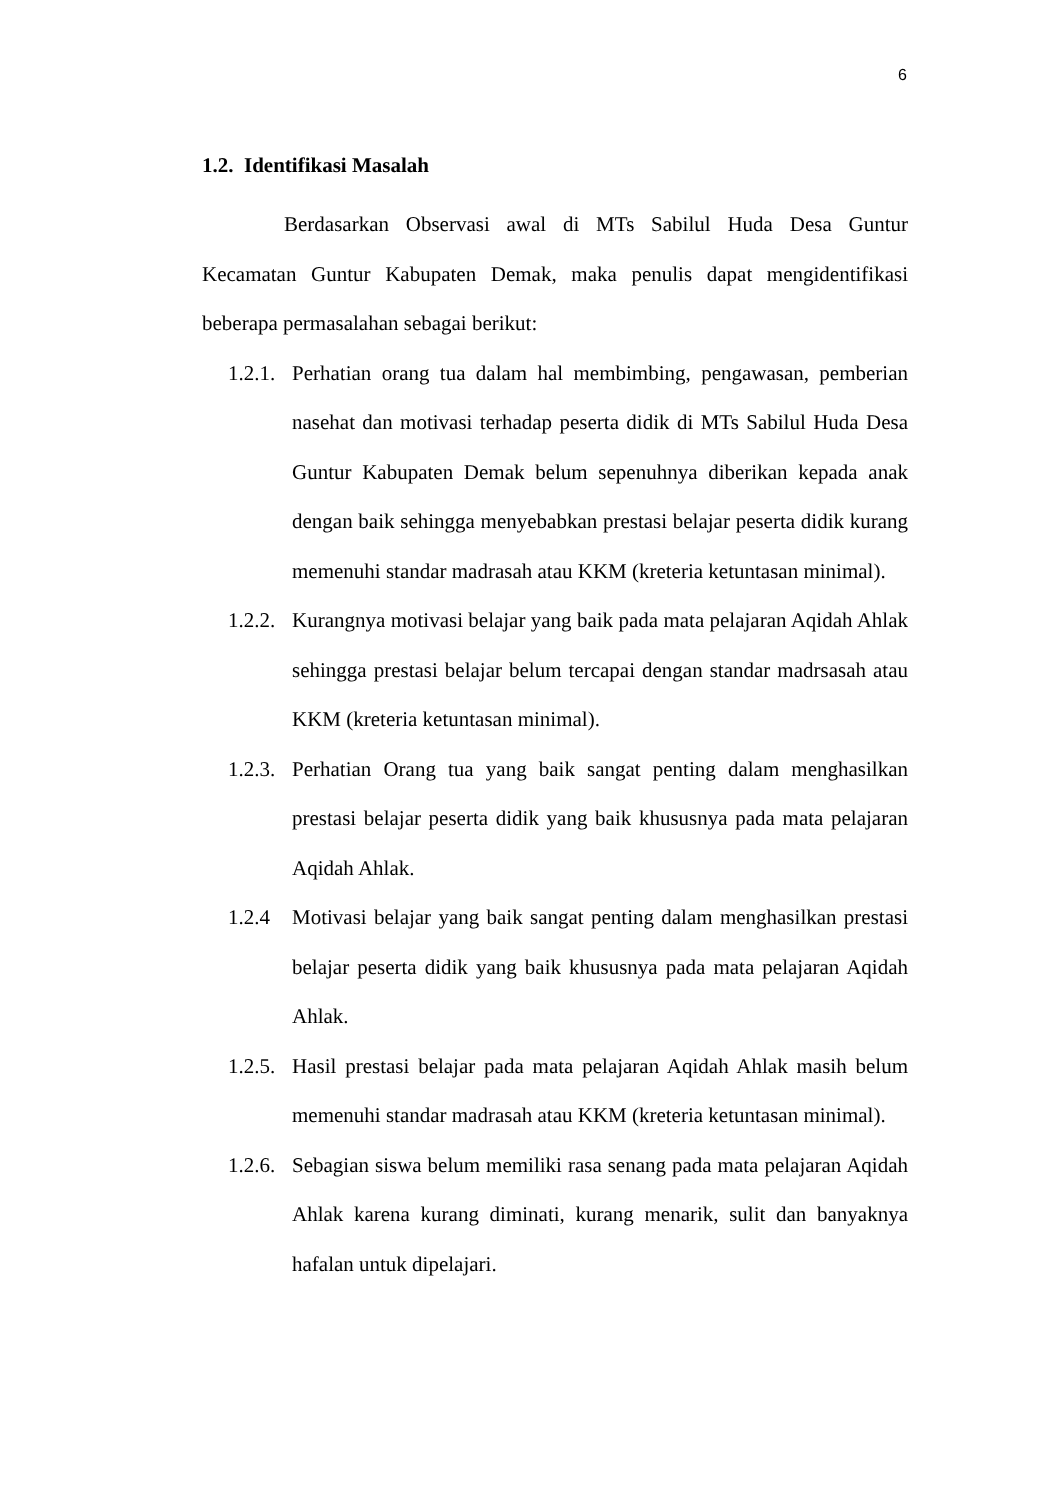6
1.2. Identifikasi Masalah
Berdasarkan Observasi awal di MTs Sabilul Huda Desa Guntur Kecamatan Guntur Kabupaten Demak, maka penulis dapat mengidentifikasi beberapa permasalahan sebagai berikut:
1.2.1.
Perhatian orang tua dalam hal membimbing, pengawasan, pemberian nasehat dan motivasi terhadap peserta didik di MTs Sabilul Huda Desa Guntur Kabupaten Demak belum sepenuhnya diberikan kepada anak dengan baik sehingga menyebabkan prestasi belajar peserta didik kurang memenuhi standar madrasah atau KKM (kreteria ketuntasan minimal).
1.2.2.
Kurangnya motivasi belajar yang baik pada mata pelajaran Aqidah Ahlak sehingga prestasi belajar belum tercapai dengan standar madrsasah atau KKM (kreteria ketuntasan minimal).
1.2.3.
Perhatian Orang tua yang baik sangat penting dalam menghasilkan prestasi belajar peserta didik yang baik khususnya pada mata pelajaran Aqidah Ahlak.
1.2.4 Motivasi belajar yang baik sangat penting dalam menghasilkan prestasi belajar peserta didik yang baik khususnya pada mata pelajaran Aqidah Ahlak.
1.2.5.
Hasil prestasi belajar pada mata pelajaran Aqidah Ahlak masih belum memenuhi standar madrasah atau KKM (kreteria ketuntasan minimal).
1.2.6.
Sebagian siswa belum memiliki rasa senang pada mata pelajaran Aqidah Ahlak karena kurang diminati, kurang menarik, sulit dan banyaknya hafalan untuk dipelajari.